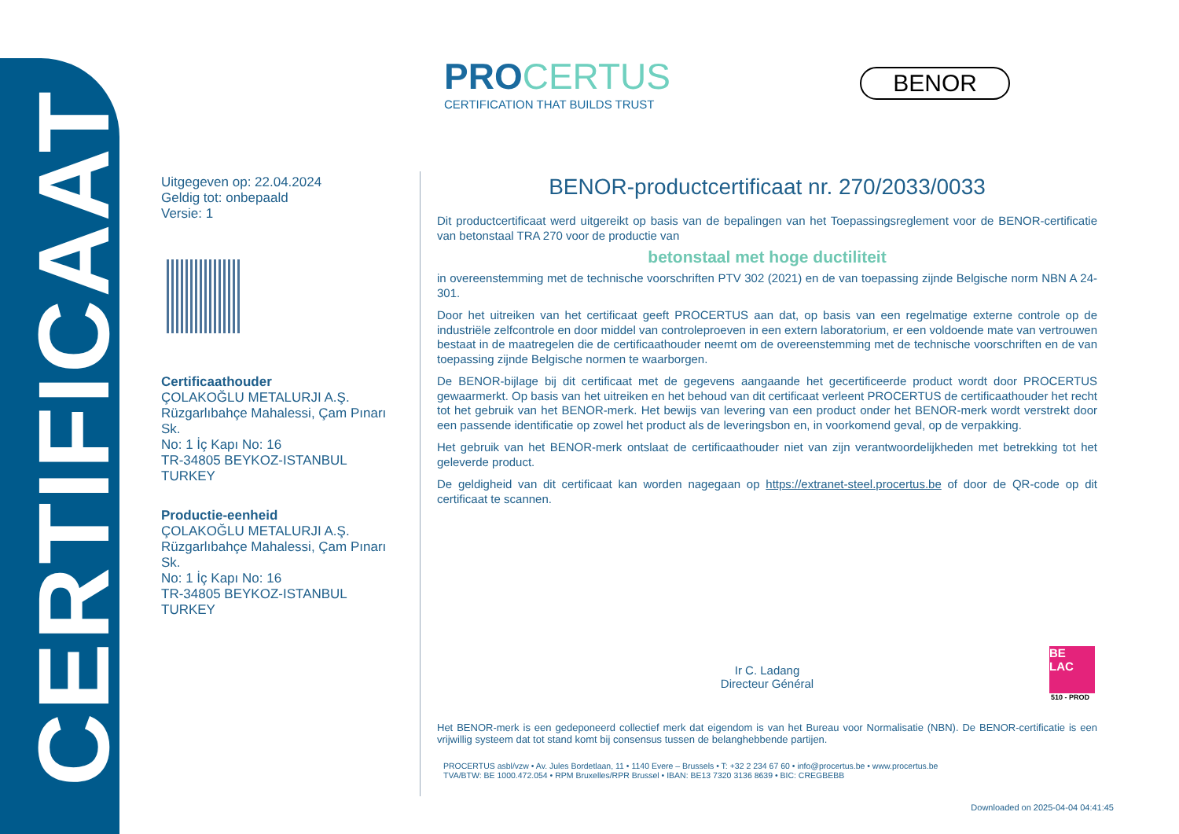CERTIFICAAT
PROCERTUS
CERTIFICATION THAT BUILDS TRUST
BENOR
Uitgegeven op: 22.04.2024
Geldig tot: onbepaald
Versie: 1
Certificaathouder
ÇOLAKOĞLU METALURJI A.Ş.
Rüzgarlıbahçe Mahalessi, Çam Pınarı Sk.
No: 1 İç Kapı No: 16
TR-34805 BEYKOZ-ISTANBUL
TURKEY
Productie-eenheid
ÇOLAKOĞLU METALURJI A.Ş.
Rüzgarlıbahçe Mahalessi, Çam Pınarı Sk.
No: 1 İç Kapı No: 16
TR-34805 BEYKOZ-ISTANBUL
TURKEY
BENOR-productcertificaat nr. 270/2033/0033
Dit productcertificaat werd uitgereikt op basis van de bepalingen van het Toepassingsreglement voor de BENOR-certificatie van betonstaal TRA 270 voor de productie van
betonstaal met hoge ductiliteit
in overeenstemming met de technische voorschriften PTV 302 (2021) en de van toepassing zijnde Belgische norm NBN A 24-301.
Door het uitreiken van het certificaat geeft PROCERTUS aan dat, op basis van een regelmatige externe controle op de industriële zelfcontrole en door middel van controleproeven in een extern laboratorium, er een voldoende mate van vertrouwen bestaat in de maatregelen die de certificaathouder neemt om de overeenstemming met de technische voorschriften en de van toepassing zijnde Belgische normen te waarborgen.
De BENOR-bijlage bij dit certificaat met de gegevens aangaande het gecertificeerde product wordt door PROCERTUS gewaarmerkt. Op basis van het uitreiken en het behoud van dit certificaat verleent PROCERTUS de certificaathouder het recht tot het gebruik van het BENOR-merk. Het bewijs van levering van een product onder het BENOR-merk wordt verstrekt door een passende identificatie op zowel het product als de leveringsbon en, in voorkomend geval, op de verpakking.
Het gebruik van het BENOR-merk ontslaat de certificaathouder niet van zijn verantwoordelijkheden met betrekking tot het geleverde product.
De geldigheid van dit certificaat kan worden nagegaan op https://extranet-steel.procertus.be of door de QR-code op dit certificaat te scannen.
Ir C. Ladang
Directeur Général
Het BENOR-merk is een gedeponeerd collectief merk dat eigendom is van het Bureau voor Normalisatie (NBN). De BENOR-certificatie is een vrijwillig systeem dat tot stand komt bij consensus tussen de belanghebbende partijen.
PROCERTUS asbl/vzw • Av. Jules Bordetlaan, 11 • 1140 Evere – Brussels • T: +32 2 234 67 60 • info@procertus.be • www.procertus.be
TVA/BTW: BE 1000.472.054 • RPM Bruxelles/RPR Brussel • IBAN: BE13 7320 3136 8639 • BIC: CREGBEBB
BE
LAC
510 - PROD
Downloaded on 2025-04-04 04:41:45